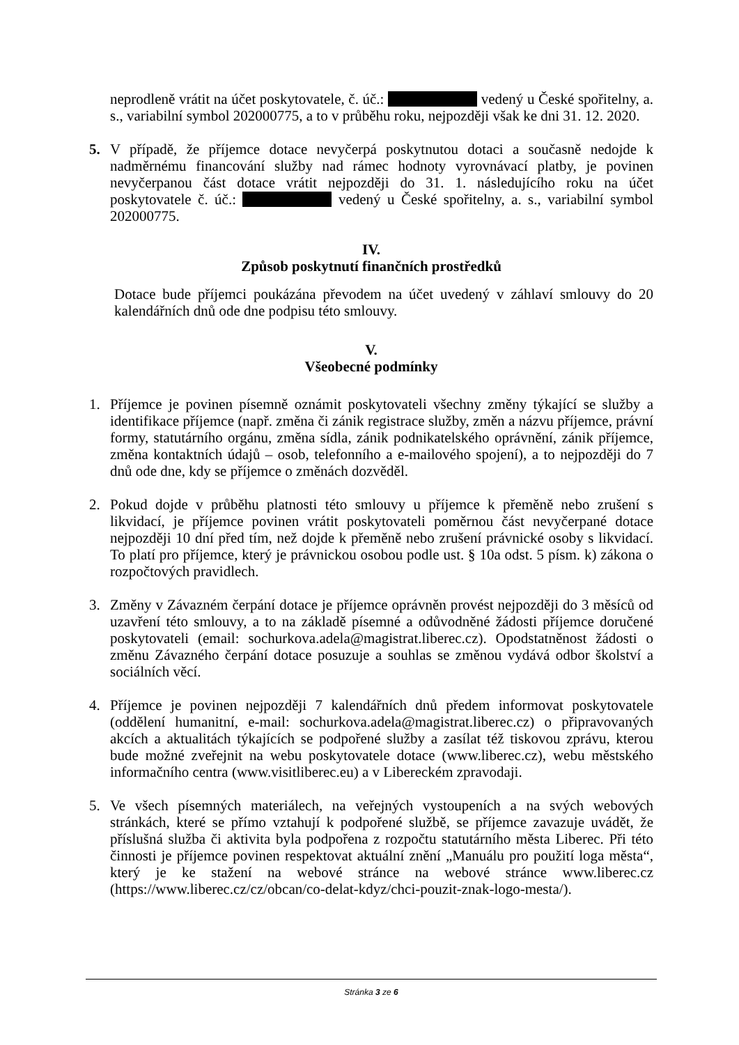neprodleně vrátit na účet poskytovatele, č. úč.: vedený u České spořitelny, a. s., variabilní symbol 202000775, a to v průběhu roku, nejpozději však ke dni 31. 12. 2020.
5. V případě, že příjemce dotace nevyčerpá poskytnutou dotaci a současně nedojde k nadměrnému financování služby nad rámec hodnoty vyrovnávací platby, je povinen nevyčerpanou část dotace vrátit nejpozději do 31. 1. následujícího roku na účet poskytovatele č. úč.: vedený u České spořitelny, a. s., variabilní symbol 202000775.
IV.
Způsob poskytnutí finančních prostředků
Dotace bude příjemci poukázána převodem na účet uvedený v záhlaví smlouvy do 20 kalendářních dnů ode dne podpisu této smlouvy.
V.
Všeobecné podmínky
1. Příjemce je povinen písemně oznámit poskytovateli všechny změny týkající se služby a identifikace příjemce (např. změna či zánik registrace služby, změn a názvu příjemce, právní formy, statutárního orgánu, změna sídla, zánik podnikatelského oprávnění, zánik příjemce, změna kontaktních údajů – osob, telefonního a e-mailového spojení), a to nejpozději do 7 dnů ode dne, kdy se příjemce o změnách dozvěděl.
2. Pokud dojde v průběhu platnosti této smlouvy u příjemce k přeměně nebo zrušení s likvidací, je příjemce povinen vrátit poskytovateli poměrnou část nevyčerpané dotace nejpozději 10 dní před tím, než dojde k přeměně nebo zrušení právnické osoby s likvidací. To platí pro příjemce, který je právnickou osobou podle ust. § 10a odst. 5 písm. k) zákona o rozpočtových pravidlech.
3. Změny v Závazném čerpání dotace je příjemce oprávněn provést nejpozději do 3 měsíců od uzavření této smlouvy, a to na základě písemné a odůvodněné žádosti příjemce doručené poskytovateli (email: sochurkova.adela@magistrat.liberec.cz). Opodstatněnost žádosti o změnu Závazného čerpání dotace posuzuje a souhlas se změnou vydává odbor školství a sociálních věcí.
4. Příjemce je povinen nejpozději 7 kalendářních dnů předem informovat poskytovatele (oddělení humanitní, e-mail: sochurkova.adela@magistrat.liberec.cz) o připravovaných akcích a aktualitách týkajících se podpořené služby a zasílat též tiskovou zprávu, kterou bude možné zveřejnit na webu poskytovatele dotace (www.liberec.cz), webu městského informačního centra (www.visitliberec.eu) a v Libereckém zpravodaji.
5. Ve všech písemných materiálech, na veřejných vystoupeních a na svých webových stránkách, které se přímo vztahují k podpořené službě, se příjemce zavazuje uvádět, že příslušná služba či aktivita byla podpořena z rozpočtu statutárního města Liberec. Při této činnosti je příjemce povinen respektovat aktuální znění „Manuálu pro použití loga města“, který je ke stažení na webové stránce na webové stránce www.liberec.cz (https://www.liberec.cz/cz/obcan/co-delat-kdyz/chci-pouzit-znak-logo-mesta/).
Stránka 3 ze 6